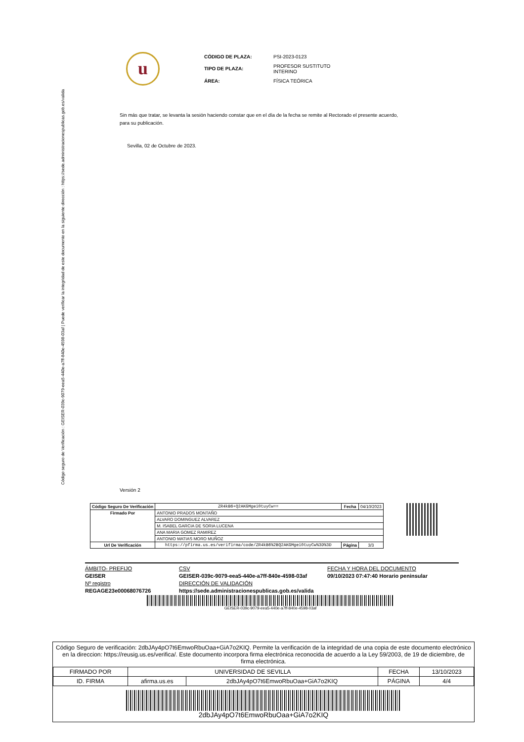Código seguro de Verificación : GEISER-039c-9079-eea5-440e-a7ff-840e-4598-03af | Puede verificar la integridad de este documento en la siguiente dirección : https://sede.administracionespublicas.gob.es/valida
u
| CÓDIGO DE PLAZA: | PSI-2023-0123 |
| TIPO DE PLAZA: | PROFESOR SUSTITUTO INTERINO |
| ÁREA: | FÍSICA TEÓRICA |
Sin más que tratar, se levanta la sesión haciendo constar que en el día de la fecha se remite al Rectorado el presente acuerdo, para su publicación.
Sevilla, 02 de Octubre de 2023.
Versión 2
| Código Seguro De Verificación | ZR4kB6+Q2AKGMgei0tuyCw== | Fecha | 04/10/2023 |
| Firmado Por | ANTONIO PRADOS MONTAÑO | | |
| | ALVARO DOMINGUEZ ALVAREZ | | |
| | M. ISABEL GARCIA DE SORIA LUCENA | | |
| | ANA MARIA GOMEZ RAMIREZ | | |
| | ANTONIO MATIAS MORO MUÑOZ | | |
| Url De Verificación | https://pfirma.us.es/verifirma/code/ZR4kB6%2BQ2AKGMgei0tuyCw%3D%3D | Página | 3/3 |
ÁMBITO- PREFIJO CSV FECHA Y HORA DEL DOCUMENTO GEISER GEISER-039c-9079-eea5-440e-a7ff-840e-4598-03af 09/10/2023 07:47:40 Horario peninsular Nº registro DIRECCIÓN DE VALIDACIÓN REGAGE23e00068076726 https://sede.administracionespublicas.gob.es/valida
GEISER-039c-9079-eea5-440e-a7ff-840e-4598-03af
Código Seguro de verificación: 2dbJAy4pO7t6EmwoRbuOaa+GiA7o2KIQ. Permite la verificación de la integridad de una copia de este documento electrónico en la direccion: https://reusig.us.es/verifica/. Este documento incorpora firma electrónica reconocida de acuerdo a la Ley 59/2003, de 19 de diciembre, de firma electrónica.
| FIRMADO POR | UNIVERSIDAD DE SEVILLA | | FECHA | 13/10/2023 |
| ID. FIRMA | afirma.us.es | 2dbJAy4pO7t6EmwoRbuOaa+GiA7o2KIQ | PÁGINA | 4/4 |
2dbJAy4pO7t6EmwoRbuOaa+GiA7o2KIQ